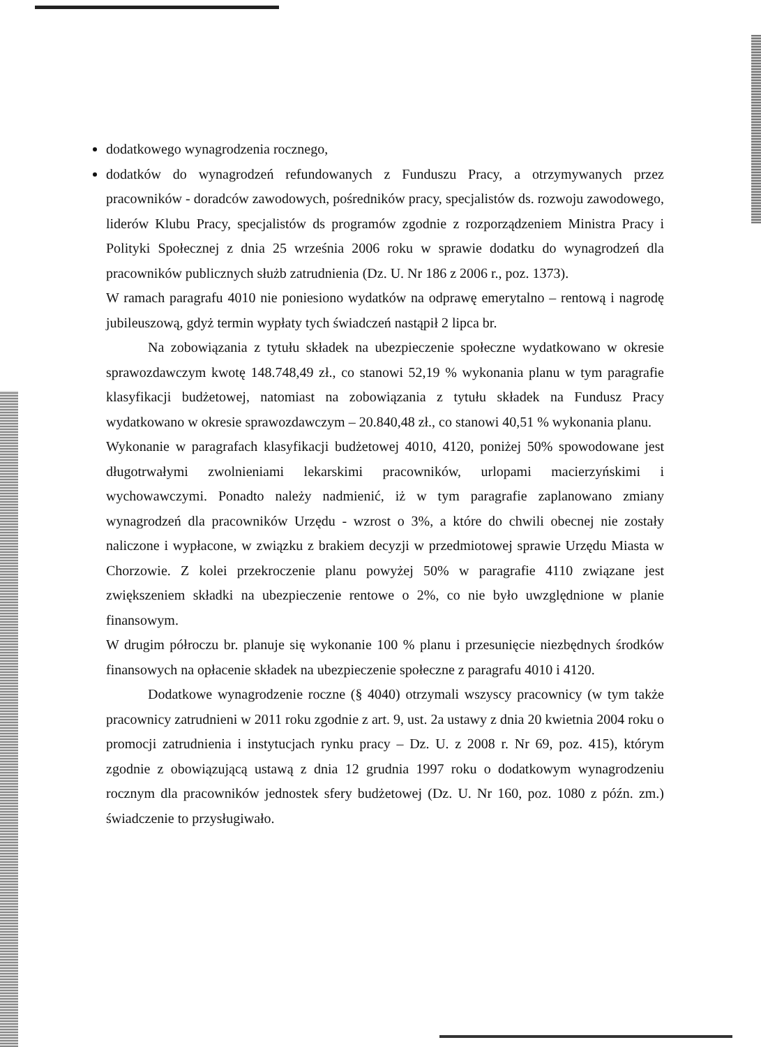dodatkowego wynagrodzenia rocznego,
dodatków do wynagrodzeń refundowanych z Funduszu Pracy, a otrzymywanych przez pracowników - doradców zawodowych, pośredników pracy, specjalistów ds. rozwoju zawodowego, liderów Klubu Pracy, specjalistów ds programów zgodnie z rozporządzeniem Ministra Pracy i Polityki Społecznej z dnia 25 września 2006 roku w sprawie dodatku do wynagrodzeń dla pracowników publicznych służb zatrudnienia (Dz. U. Nr 186 z 2006 r., poz. 1373).
W ramach paragrafu 4010 nie poniesiono wydatków na odprawę emerytalno – rentową i nagrodę jubileuszową, gdyż termin wypłaty tych świadczeń nastąpił 2 lipca br.
Na zobowiązania z tytułu składek na ubezpieczenie społeczne wydatkowano w okresie sprawozdawczym kwotę 148.748,49 zł., co stanowi 52,19 % wykonania planu w tym paragrafie klasyfikacji budżetowej, natomiast na zobowiązania z tytułu składek na Fundusz Pracy wydatkowano w okresie sprawozdawczym – 20.840,48 zł., co stanowi 40,51 % wykonania planu.
Wykonanie w paragrafach klasyfikacji budżetowej 4010, 4120, poniżej 50% spowodowane jest długotrwałymi zwolnieniami lekarskimi pracowników, urlopami macierzyńskimi i wychowawczymi. Ponadto należy nadmienić, iż w tym paragrafie zaplanowano zmiany wynagrodzeń dla pracowników Urzędu - wzrost o 3%, a które do chwili obecnej nie zostały naliczone i wypłacone, w związku z brakiem decyzji w przedmiotowej sprawie Urzędu Miasta w Chorzowie. Z kolei przekroczenie planu powyżej 50% w paragrafie 4110 związane jest zwiększeniem składki na ubezpieczenie rentowe o 2%, co nie było uwzględnione w planie finansowym.
W drugim półroczu br. planuje się wykonanie 100 % planu i przesunięcie niezbędnych środków finansowych na opłacenie składek na ubezpieczenie społeczne z paragrafu 4010 i 4120.
Dodatkowe wynagrodzenie roczne (§ 4040) otrzymali wszyscy pracownicy (w tym także pracownicy zatrudnieni w 2011 roku zgodnie z art. 9, ust. 2a ustawy z dnia 20 kwietnia 2004 roku o promocji zatrudnienia i instytucjach rynku pracy – Dz. U. z 2008 r. Nr 69, poz. 415), którym zgodnie z obowiązującą ustawą z dnia 12 grudnia 1997 roku o dodatkowym wynagrodzeniu rocznym dla pracowników jednostek sfery budżetowej (Dz. U. Nr 160, poz. 1080 z późn. zm.) świadczenie to przysługiwało.